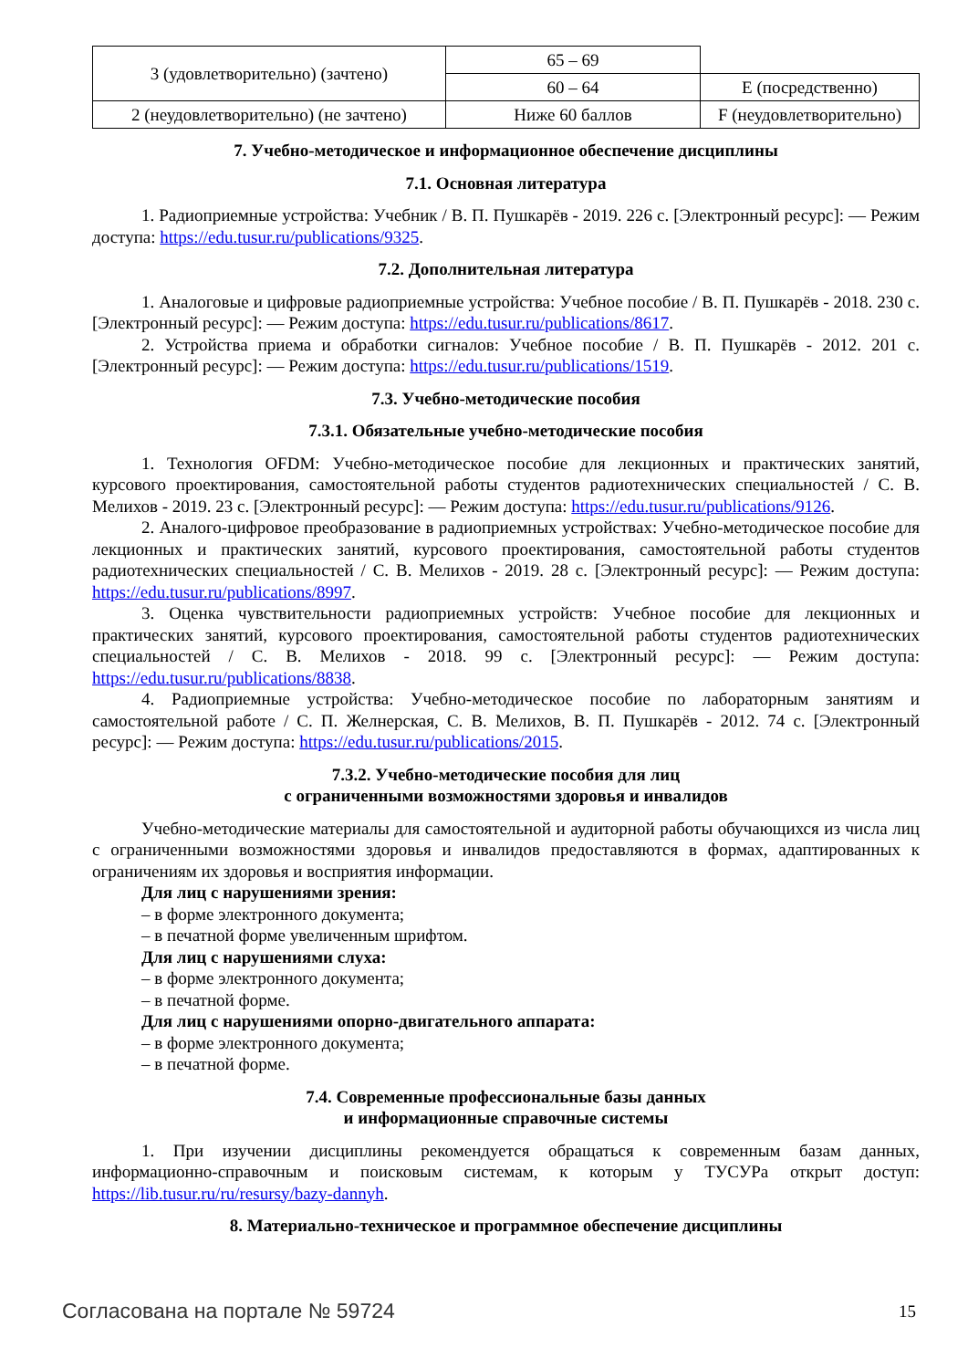| 3 (удовлетворительно) (зачтено) | 65 – 69 | |
| | 60 – 64 | E (посредственно) |
| 2 (неудовлетворительно) (не зачтено) | Ниже 60 баллов | F (неудовлетворительно) |
7. Учебно-методическое и информационное обеспечение дисциплины
7.1. Основная литература
1. Радиоприемные устройства: Учебник / В. П. Пушкарёв - 2019. 226 с. [Электронный ресурс]: — Режим доступа: https://edu.tusur.ru/publications/9325.
7.2. Дополнительная литература
1. Аналоговые и цифровые радиоприемные устройства: Учебное пособие / В. П. Пушкарёв - 2018. 230 с. [Электронный ресурс]: — Режим доступа: https://edu.tusur.ru/publications/8617.
2. Устройства приема и обработки сигналов: Учебное пособие / В. П. Пушкарёв - 2012. 201 с. [Электронный ресурс]: — Режим доступа: https://edu.tusur.ru/publications/1519.
7.3. Учебно-методические пособия
7.3.1. Обязательные учебно-методические пособия
1. Технология OFDM: Учебно-методическое пособие для лекционных и практических занятий, курсового проектирования, самостоятельной работы студентов радиотехнических специальностей / С. В. Мелихов - 2019. 23 с. [Электронный ресурс]: — Режим доступа: https://edu.tusur.ru/publications/9126.
2. Аналого-цифровое преобразование в радиоприемных устройствах: Учебно-методическое пособие для лекционных и практических занятий, курсового проектирования, самостоятельной работы студентов радиотехнических специальностей / С. В. Мелихов - 2019. 28 с. [Электронный ресурс]: — Режим доступа: https://edu.tusur.ru/publications/8997.
3. Оценка чувствительности радиоприемных устройств: Учебное пособие для лекционных и практических занятий, курсового проектирования, самостоятельной работы студентов радиотехнических специальностей / С. В. Мелихов - 2018. 99 с. [Электронный ресурс]: — Режим доступа: https://edu.tusur.ru/publications/8838.
4. Радиоприемные устройства: Учебно-методическое пособие по лабораторным занятиям и самостоятельной работе / С. П. Желнерская, С. В. Мелихов, В. П. Пушкарёв - 2012. 74 с. [Электронный ресурс]: — Режим доступа: https://edu.tusur.ru/publications/2015.
7.3.2. Учебно-методические пособия для лиц
с ограниченными возможностями здоровья и инвалидов
Учебно-методические материалы для самостоятельной и аудиторной работы обучающихся из числа лиц с ограниченными возможностями здоровья и инвалидов предоставляются в формах, адаптированных к ограничениям их здоровья и восприятия информации.
Для лиц с нарушениями зрения:
– в форме электронного документа;
– в печатной форме увеличенным шрифтом.
Для лиц с нарушениями слуха:
– в форме электронного документа;
– в печатной форме.
Для лиц с нарушениями опорно-двигательного аппарата:
– в форме электронного документа;
– в печатной форме.
7.4. Современные профессиональные базы данных
и информационные справочные системы
1. При изучении дисциплины рекомендуется обращаться к современным базам данных, информационно-справочным и поисковым системам, к которым у ТУСУРа открыт доступ: https://lib.tusur.ru/ru/resursy/bazy-dannyh.
8. Материально-техническое и программное обеспечение дисциплины
Согласована на портале № 59724 15